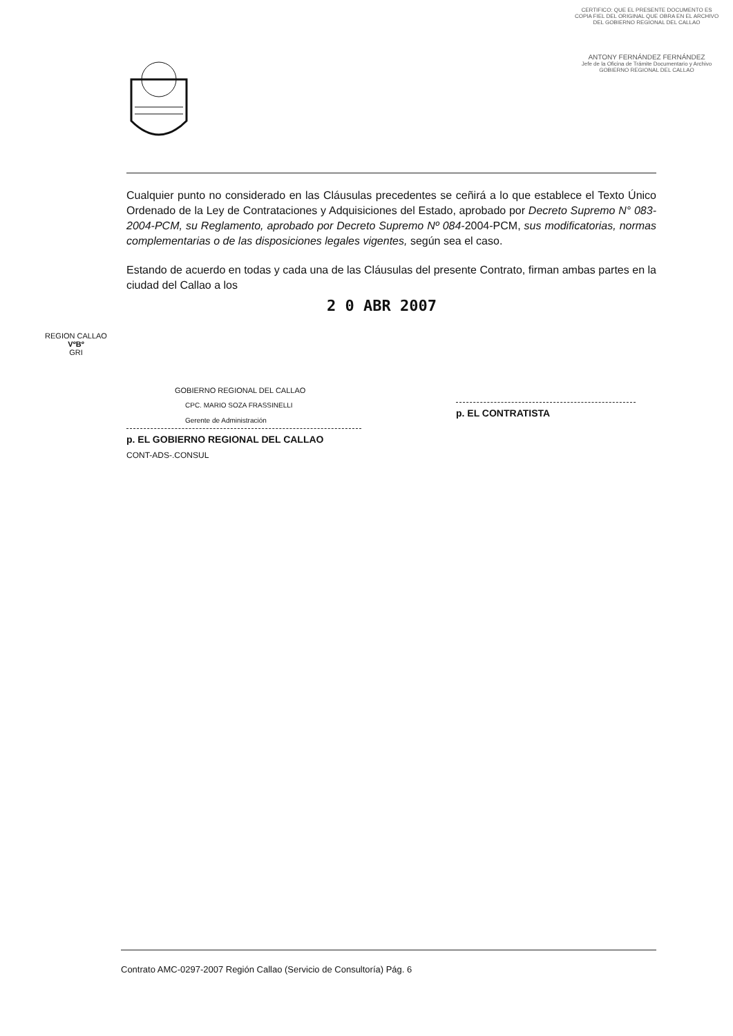CERTIFICO: QUE EL PRESENTE DOCUMENTO ES COPIA FIEL DEL ORIGINAL QUE OBRA EN EL ARCHIVO DEL GOBIERNO REGIONAL DEL CALLAO
ANTONY FERNÁNDEZ FERNÁNDEZ
Jefe de la Oficina de Trámite Documentario y Archivo
GOBIERNO REGIONAL DEL CALLAO
Cualquier punto no considerado en las Cláusulas precedentes se ceñirá a lo que establece el Texto Único Ordenado de la Ley de Contrataciones y Adquisiciones del Estado, aprobado por Decreto Supremo N° 083-2004-PCM, su Reglamento, aprobado por Decreto Supremo Nº 084-2004-PCM, sus modificatorias, normas complementarias o de las disposiciones legales vigentes, según sea el caso.
Estando de acuerdo en todas y cada una de las Cláusulas del presente Contrato, firman ambas partes en la ciudad del Callao a los
2 0 ABR 2007
GOBIERNO REGIONAL DEL CALLAO
CPC. MARIO SOZA FRASSINELLI
Gerente de Administración
p. EL GOBIERNO REGIONAL DEL CALLAO
CONT-ADS-.CONSUL
p. EL CONTRATISTA
REGION CALLAO
VºBº
GRI
Contrato AMC-0297-2007 Región Callao (Servicio de Consultoría) Pág. 6